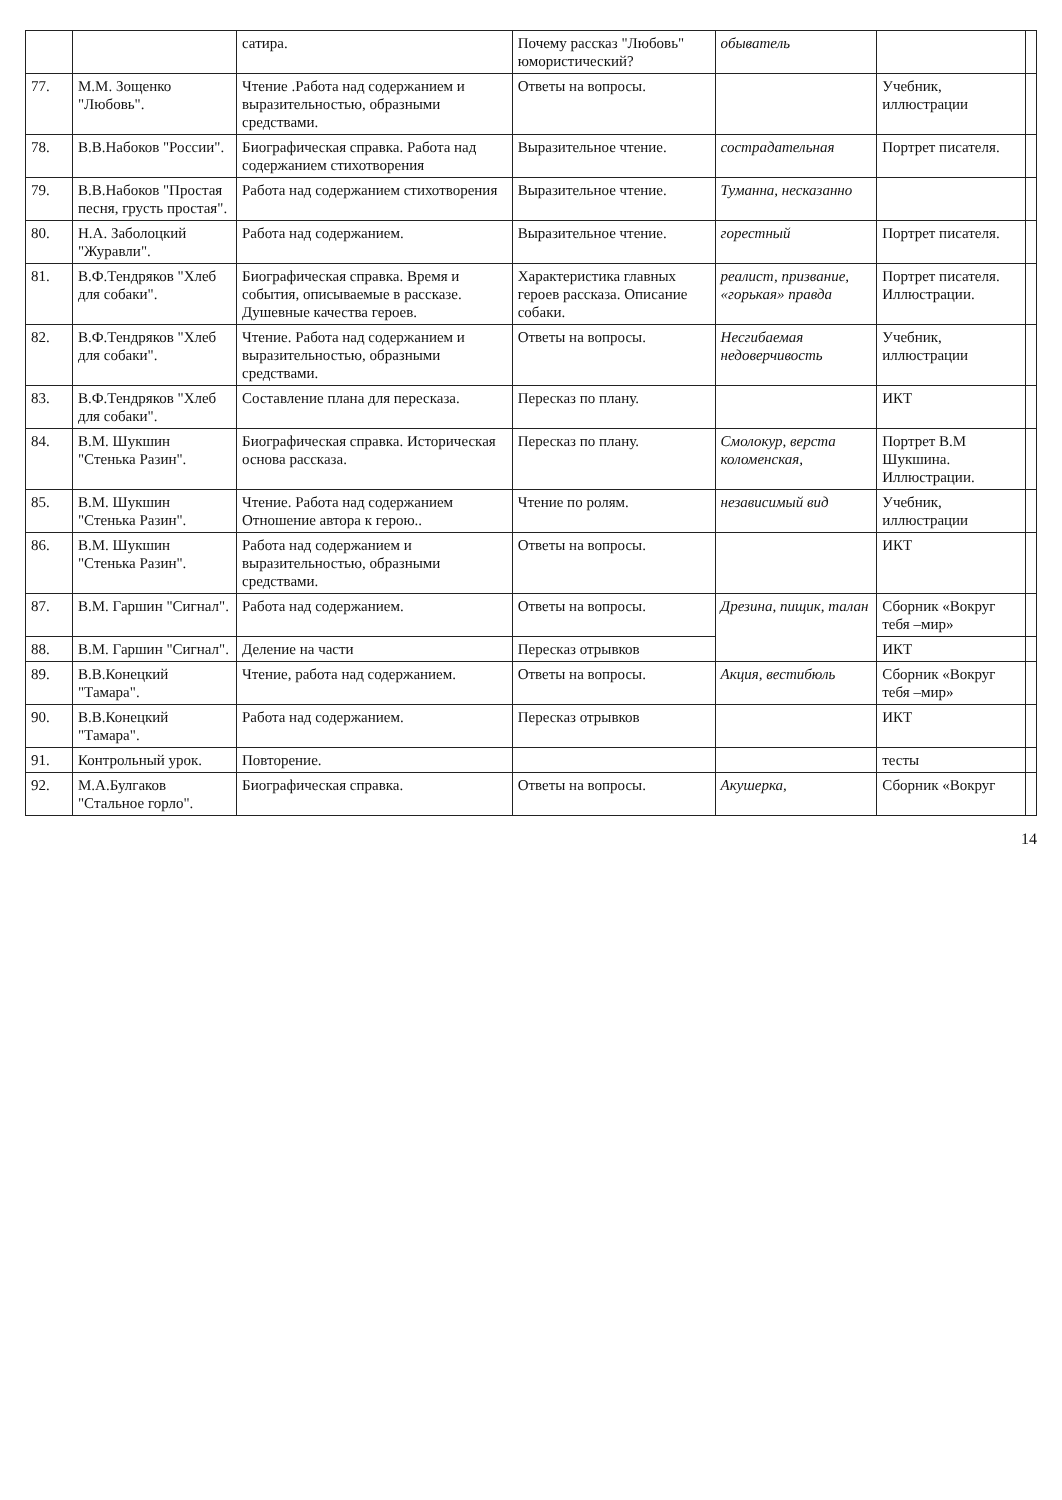| | | сатира. | Почему рассказ "Любовь" юмористический? | обыватель | | |
| 77. | М.М. Зощенко "Любовь". | Чтение .Работа над содержанием и выразительностью, образными средствами. | Ответы на вопросы. | | Учебник, иллюстрации | |
| 78. | В.В.Набоков "России". | Биографическая справка. Работа над содержанием стихотворения | Выразительное чтение. | сострадательная | Портрет писателя. | |
| 79. | В.В.Набоков "Простая песня, грусть простая". | Работа над содержанием стихотворения | Выразительное чтение. | Туманна, несказанно | | |
| 80. | Н.А. Заболоцкий "Журавли". | Работа над содержанием. | Выразительное чтение. | горестный | Портрет писателя. | |
| 81. | В.Ф.Тендряков "Хлеб для собаки". | Биографическая справка. Время и события, описываемые в рассказе. Душевные качества героев. | Характеристика главных героев рассказа. Описание собаки. | реалист, призвание, «горькая» правда | Портрет писателя. Иллюстрации. | |
| 82. | В.Ф.Тендряков "Хлеб для собаки". | Чтение. Работа над содержанием и выразительностью, образными средствами. | Ответы на вопросы. | Несгибаемая недоверчивость | Учебник, иллюстрации | |
| 83. | В.Ф.Тендряков "Хлеб для собаки". | Составление плана для пересказа. | Пересказ по плану. | | ИКТ | |
| 84. | В.М. Шукшин "Стенька Разин". | Биографическая справка. Историческая основа рассказа. | Пересказ по плану. | Смолокур, верста коломенская, | Портрет В.М Шукшина. Иллюстрации. | |
| 85. | В.М. Шукшин "Стенька Разин". | Чтение. Работа над содержанием Отношение автора к герою.. | Чтение по ролям. | независимый вид | Учебник, иллюстрации | |
| 86. | В.М. Шукшин "Стенька Разин". | Работа над содержанием и выразительностью, образными средствами. | Ответы на вопросы. | | ИКТ | |
| 87. | В.М. Гаршин "Сигнал". | Работа над содержанием. | Ответы на вопросы. | Дрезина, пищик, талан | Сборник «Вокруг тебя –мир» | |
| 88. | В.М. Гаршин "Сигнал". | Деление на части | Пересказ отрывков | | ИКТ | |
| 89. | В.В.Конецкий "Тамара". | Чтение, работа над содержанием. | Ответы на вопросы. | Акция, вестибюль | Сборник «Вокруг тебя –мир» | |
| 90. | В.В.Конецкий "Тамара". | Работа над содержанием. | Пересказ отрывков | | ИКТ | |
| 91. | Контрольный урок. | Повторение. | | | тесты | |
| 92. | М.А.Булгаков "Стальное горло". | Биографическая справка. | Ответы на вопросы. | Акушерка, | Сборник «Вокруг | |
14